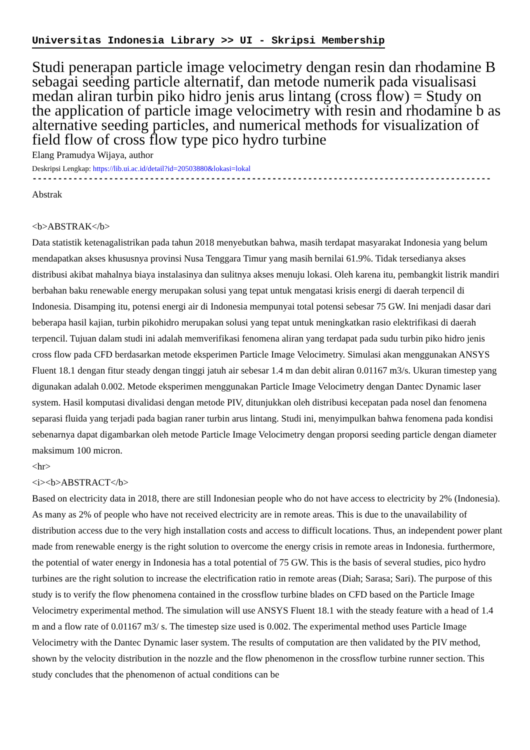Universitas Indonesia Library >> UI - Skripsi Membership
Studi penerapan particle image velocimetry dengan resin dan rhodamine B sebagai seeding particle alternatif, dan metode numerik pada visualisasi medan aliran turbin piko hidro jenis arus lintang (cross flow) = Study on the application of particle image velocimetry with resin and rhodamine b as alternative seeding particles, and numerical methods for visualization of field flow of cross flow type pico hydro turbine
Elang Pramudya Wijaya, author
Deskripsi Lengkap: https://lib.ui.ac.id/detail?id=20503880&lokasi=lokal
------------------------------------------------------------------------------------------
Abstrak
<b>ABSTRAK</b>
Data statistik ketenagalistrikan pada tahun 2018 menyebutkan bahwa, masih terdapat masyarakat Indonesia yang belum mendapatkan akses khususnya provinsi Nusa Tenggara Timur yang masih bernilai 61.9%. Tidak tersedianya akses distribusi akibat mahalnya biaya instalasinya dan sulitnya akses menuju lokasi. Oleh karena itu, pembangkit listrik mandiri berbahan baku renewable energy merupakan solusi yang tepat untuk mengatasi krisis energi di daerah terpencil di Indonesia. Disamping itu, potensi energi air di Indonesia mempunyai total potensi sebesar 75 GW. Ini menjadi dasar dari beberapa hasil kajian, turbin pikohidro merupakan solusi yang tepat untuk meningkatkan rasio elektrifikasi di daerah terpencil. Tujuan dalam studi ini adalah memverifikasi fenomena aliran yang terdapat pada sudu turbin piko hidro jenis cross flow pada CFD berdasarkan metode eksperimen Particle Image Velocimetry. Simulasi akan menggunakan ANSYS Fluent 18.1 dengan fitur steady dengan tinggi jatuh air sebesar 1.4 m dan debit aliran 0.01167 m3/s. Ukuran timestep yang digunakan adalah 0.002. Metode eksperimen menggunakan Particle Image Velocimetry dengan Dantec Dynamic laser system. Hasil komputasi divalidasi dengan metode PIV, ditunjukkan oleh distribusi kecepatan pada nosel dan fenomena separasi fluida yang terjadi pada bagian raner turbin arus lintang. Studi ini, menyimpulkan bahwa fenomena pada kondisi sebenarnya dapat digambarkan oleh metode Particle Image Velocimetry dengan proporsi seeding particle dengan diameter maksimum 100 micron.
<hr>
<i><b>ABSTRACT</b>
Based on electricity data in 2018, there are still Indonesian people who do not have access to electricity by 2% (Indonesia). As many as 2% of people who have not received electricity are in remote areas. This is due to the unavailability of distribution access due to the very high installation costs and access to difficult locations. Thus, an independent power plant made from renewable energy is the right solution to overcome the energy crisis in remote areas in Indonesia. furthermore, the potential of water energy in Indonesia has a total potential of 75 GW. This is the basis of several studies, pico hydro turbines are the right solution to increase the electrification ratio in remote areas (Diah; Sarasa; Sari). The purpose of this study is to verify the flow phenomena contained in the crossflow turbine blades on CFD based on the Particle Image Velocimetry experimental method. The simulation will use ANSYS Fluent 18.1 with the steady feature with a head of 1.4 m and a flow rate of 0.01167 m3/ s. The timestep size used is 0.002. The experimental method uses Particle Image Velocimetry with the Dantec Dynamic laser system. The results of computation are then validated by the PIV method, shown by the velocity distribution in the nozzle and the flow phenomenon in the crossflow turbine runner section. This study concludes that the phenomenon of actual conditions can be